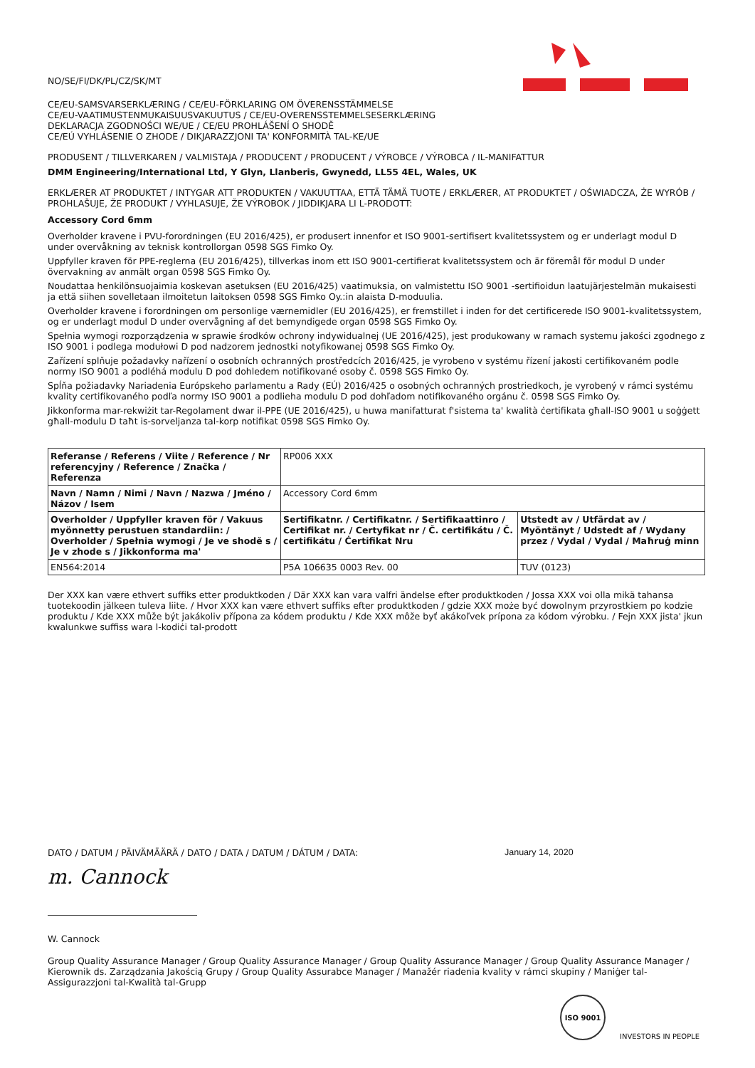NO/SE/FI/DK/PL/CZ/SK/MT
CE/EU-SAMSVARSERKLÆRING / CE/EU-FÖRKLARING OM ÖVERENSSTÄMMELSE
CE/EU-VAATIMUSTENMUKAISUUSVAKUUTUS / CE/EU-OVERENSSTEMMELSESERKLÆRING
DEKLARACJA ZGODNOŚCI WE/UE / CE/EU PROHLÁŠENÍ O SHODĚ
CE/EÚ VYHLÁSENIE O ZHODE / DIKJARAZZJONI TA' KONFORMITÀ TAL-KE/UE
PRODUSENT / TILLVERKAREN / VALMISTAJA / PRODUCENT / PRODUCENT / VÝROBCE / VÝROBCA / IL-MANIFATTUR
DMM Engineering/International Ltd, Y Glyn, Llanberis, Gwynedd, LL55 4EL, Wales, UK
ERKLÆRER AT PRODUKTET / INTYGAR ATT PRODUKTEN / VAKUUTTAA, ETTÄ TÄMÄ TUOTE / ERKLÆRER, AT PRODUKTET / OŚWIADCZA, ŻE WYRÓB / PROHLAŠUJE, ŽE PRODUKT / VYHLASUJE, ŽE VÝROBOK / JIDDIKJARA LI L-PRODOTT:
Accessory Cord 6mm
Overholder kravene i PVU-forordningen (EU 2016/425), er produsert innenfor et ISO 9001-sertifisert kvalitetssystem og er underlagt modul D under overvåkning av teknisk kontrollorgan 0598 SGS Fimko Oy.
Uppfyller kraven för PPE-reglerna (EU 2016/425), tillverkas inom ett ISO 9001-certifierat kvalitetssystem och är föremål för modul D under övervakning av anmält organ 0598 SGS Fimko Oy.
Noudattaa henkilönsuojaimia koskevan asetuksen (EU 2016/425) vaatimuksia, on valmistettu ISO 9001 -sertifioidun laatujärjestelmän mukaisesti ja että siihen sovelletaan ilmoitetun laitoksen 0598 SGS Fimko Oy.:in alaista D-moduulia.
Overholder kravene i forordningen om personlige værnemidler (EU 2016/425), er fremstillet i inden for det certificerede ISO 9001-kvalitetssystem, og er underlagt modul D under overvågning af det bemyndigede organ 0598 SGS Fimko Oy.
Spełnia wymogi rozporządzenia w sprawie środków ochrony indywidualnej (UE 2016/425), jest produkowany w ramach systemu jakości zgodnego z ISO 9001 i podlega modułowi D pod nadzorem jednostki notyfikowanej 0598 SGS Fimko Oy.
Zařízení splňuje požadavky nařízení o osobních ochranných prostředcích 2016/425, je vyrobeno v systému řízení jakosti certifikovaném podle normy ISO 9001 a podléhá modulu D pod dohledem notifikované osoby č. 0598 SGS Fimko Oy.
Spĺňa požiadavky Nariadenia Európskeho parlamentu a Rady (EÚ) 2016/425 o osobných ochranných prostriedkoch, je vyrobený v rámci systému kvality certifikovaného podľa normy ISO 9001 a podlieha modulu D pod dohľadom notifikovaného orgánu č. 0598 SGS Fimko Oy.
Jikkonforma mar-rekwiżit tar-Regolament dwar il-PPE (UE 2016/425), u huwa manifatturat f'sistema ta' kwalità ċertifikata għall-ISO 9001 u soġġett għall-modulu D taħt is-sorveljanza tal-korp notifikat 0598 SGS Fimko Oy.
| Referanse / Referens / Viite / Reference / Nr referencyjny / Reference / Značka / Referenza | RP006 XXX | |
| Navn / Namn / Nimi / Navn / Nazwa / Jméno / Názov / Isem | Accessory Cord 6mm | |
| Overholder / Uppfyller kraven för / Vakuus myönnetty perustuen standardiin: / Overholder / Spełnia wymogi / Je ve shodě s / Je v zhode s / Jikkonforma ma' | Sertifikatnr. / Certifikatnr. / Sertifikaattinro / Certifikat nr. / Certyfikat nr / Č. certifikátu / Č. certifikátu / Ċertifikat Nru | Utstedt av / Utfärdat av / Myöntänyt / Udstedt af / Wydany przez / Vydal / Vydal / Maħruġ minn |
| EN564:2014 | P5A 106635 0003 Rev. 00 | TUV (0123) |
Der XXX kan være ethvert suffiks etter produktkoden / Där XXX kan vara valfri ändelse efter produktkoden / Jossa XXX voi olla mikä tahansa tuotekoodin jälkeen tuleva liite. / Hvor XXX kan være ethvert suffiks efter produktkoden / gdzie XXX może być dowolnym przyrostkiem po kodzie produktu / Kde XXX může být jakákoliv přípona za kódem produktu / Kde XXX môže byť akákoľvek prípona za kódom výrobku. / Fejn XXX jista' jkun kwalunkwe suffiss wara l-kodiċi tal-prodott
DATO / DATUM / PÄIVÄMÄÄRÄ / DATO / DATA / DATUM / DÁTUM / DATA: January 14, 2020
m. Cannock
W. Cannock
Group Quality Assurance Manager / Group Quality Assurance Manager / Group Quality Assurance Manager / Group Quality Assurance Manager / Kierownik ds. Zarządzania Jakością Grupy / Group Quality Assurabce Manager / Manažér riadenia kvality v rámci skupiny / Maniġer tal-Assigurazzjoni tal-Kwalità tal-Grupp
ISO 9001 INVESTORS IN PEOPLE